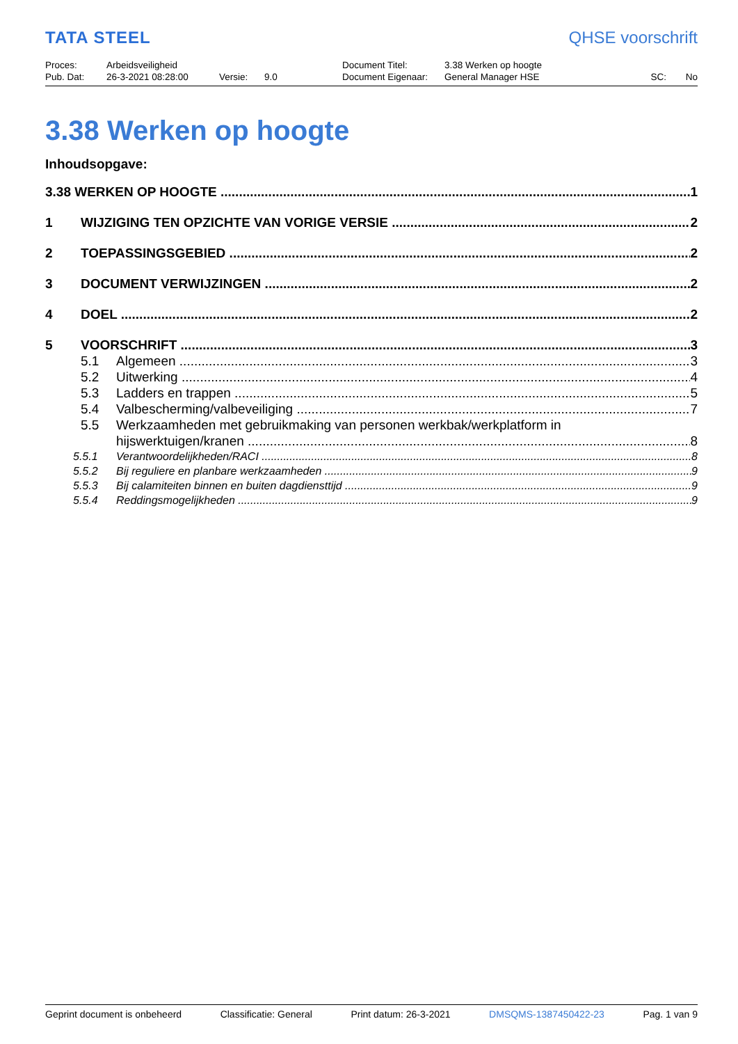TATA STEEL
QHSE voorschrift
| Proces: | Arbeidsveiligheid | | | Document Titel: | 3.38 Werken op hoogte | | |
| Pub. Dat: | 26-3-2021 08:28:00 | Versie: | 9.0 | Document Eigenaar: | General Manager HSE | SC: | No |
3.38 Werken op hoogte
Inhoudsopgave:
3.38 WERKEN OP HOOGTE 1
1 WIJZIGING TEN OPZICHTE VAN VORIGE VERSIE 2
2 TOEPASSINGSGEBIED 2
3 DOCUMENT VERWIJZINGEN 2
4 DOEL 2
5 VOORSCHRIFT 3
5.1 Algemeen 3
5.2 Uitwerking 4
5.3 Ladders en trappen 5
5.4 Valbescherming/valbeveiliging 7
5.5 Werkzaamheden met gebruikmaking van personen werkbak/werkplatform in
hijswerktuigen/kranen 8
5.5.1 Verantwoordelijkheden/RACI 8
5.5.2 Bij reguliere en planbare werkzaamheden 9
5.5.3 Bij calamiteiten binnen en buiten dagdiensttijd 9
5.5.4 Reddingsmogelijkheden 9
Geprint document is onbeheerd Classificatie: General Print datum: 26-3-2021 DMSQMS-1387450422-23 Pag. 1 van 9